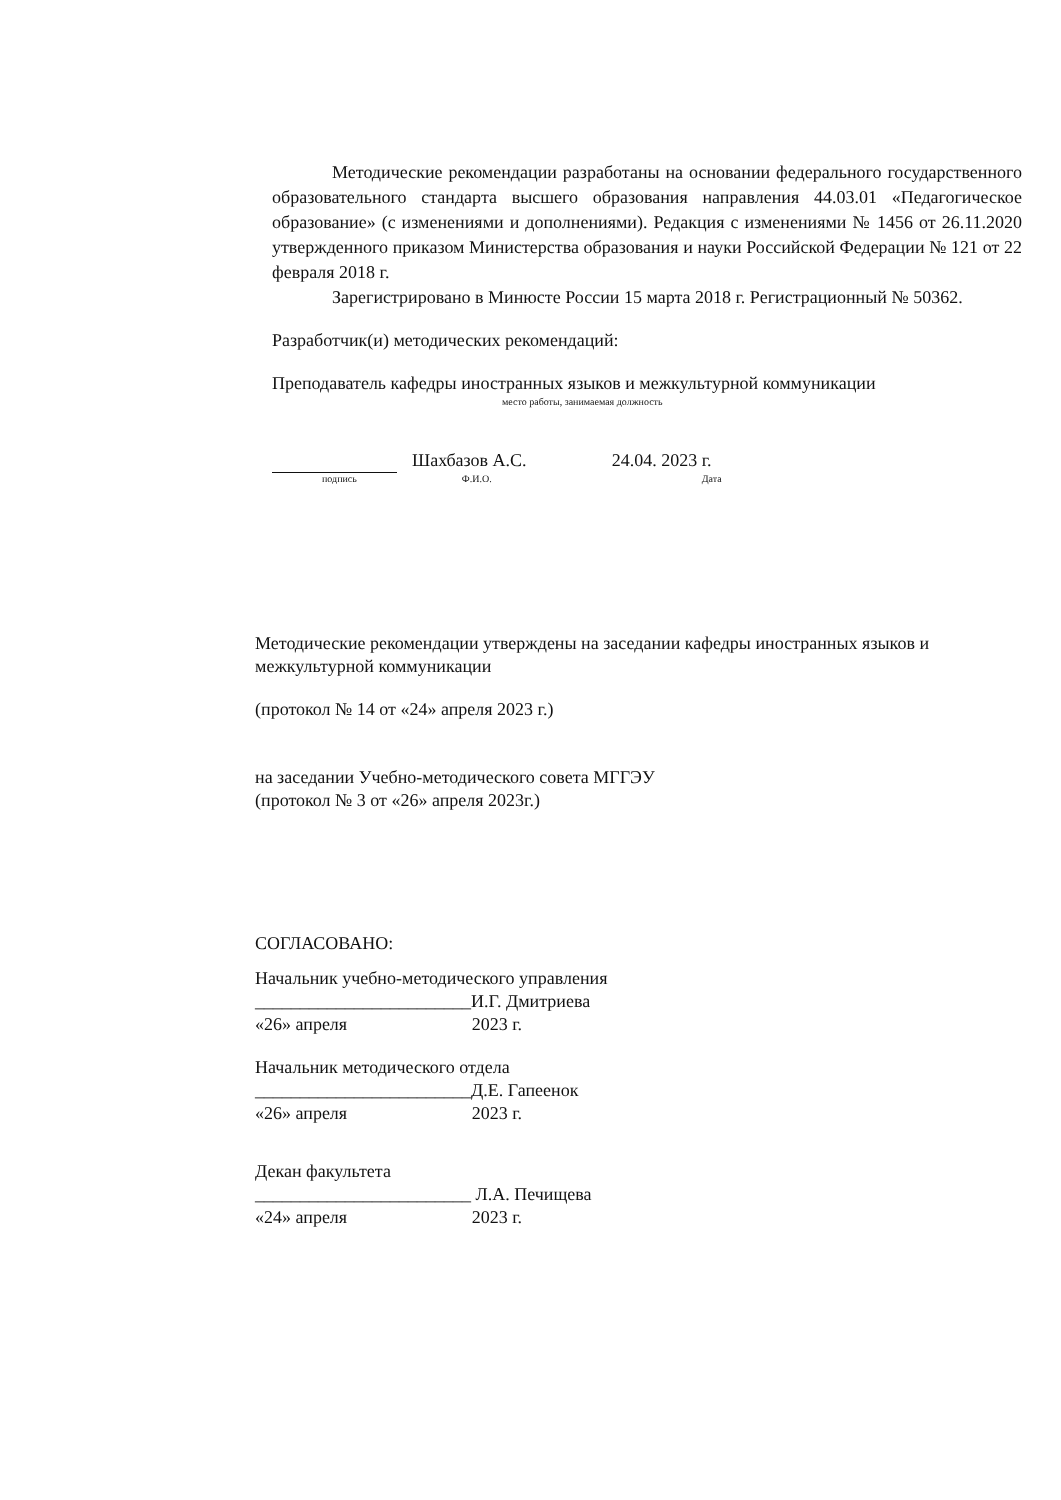Методические рекомендации разработаны на основании федерального государственного образовательного стандарта высшего образования направления 44.03.01 «Педагогическое образование» (с изменениями и дополнениями). Редакция с изменениями № 1456 от 26.11.2020 утвержденного приказом Министерства образования и науки Российской Федерации № 121 от 22 февраля 2018 г.
Зарегистрировано в Минюсте России 15 марта 2018 г. Регистрационный № 50362.
Разработчик(и) методических рекомендаций:
Преподаватель кафедры иностранных языков и межкультурной коммуникации
место работы, занимаемая должность
Шахбазов А.С. 24.04. 2023 г.
подпись Ф.И.О. Дата
Методические рекомендации утверждены на заседании кафедры иностранных языков и межкультурной коммуникации
(протокол № 14 от «24» апреля 2023 г.)
на заседании Учебно-методического совета МГГЭУ
(протокол № 3 от «26» апреля 2023г.)
СОГЛАСОВАНО:
Начальник учебно-методического управления
________________________И.Г. Дмитриева
«26» апреля 2023 г.
Начальник методического отдела
________________________Д.Е. Гапеенок
«26» апреля 2023 г.
Декан факультета
________________________ Л.А. Печищева
«24» апреля 2023 г.